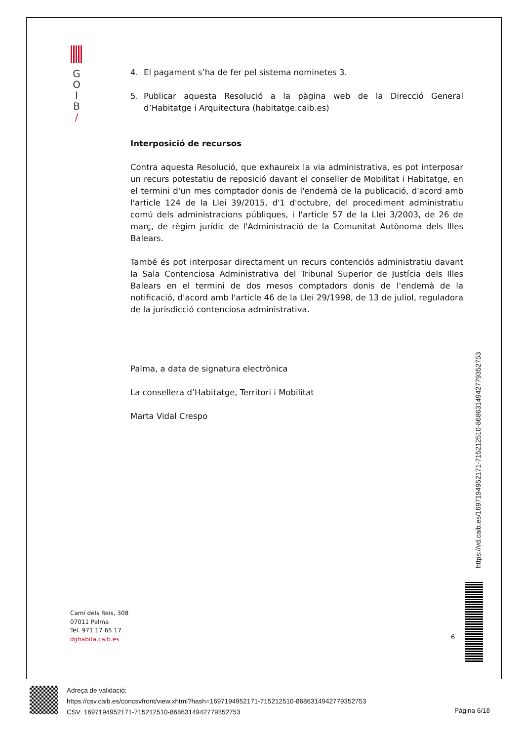G
O
I
B
/
4. El pagament s’ha de fer pel sistema nominetes 3.
5. Publicar aquesta Resolució a la pàgina web de la Direcció General d’Habitatge i Arquitectura (habitatge.caib.es)
Interposició de recursos
Contra aquesta Resolució, que exhaureix la via administrativa, es pot interposar un recurs potestatiu de reposició davant el conseller de Mobilitat i Habitatge, en el termini d'un mes comptador donis de l'endemà de la publicació, d'acord amb l'article 124 de la Llei 39/2015, d'1 d'octubre, del procediment administratiu comú dels administracions públiques, i l'article 57 de la Llei 3/2003, de 26 de març, de règim jurídic de l'Administració de la Comunitat Autònoma dels Illes Balears.
També és pot interposar directament un recurs contenciós administratiu davant la Sala Contenciosa Administrativa del Tribunal Superior de Justícia dels Illes Balears en el termini de dos mesos comptadors donis de l'endemà de la notificació, d'acord amb l'article 46 de la Llei 29/1998, de 13 de juliol, reguladora de la jurisdicció contenciosa administrativa.
Palma, a data de signatura electrònica
La consellera d’Habitatge, Territori i Mobilitat
Marta Vidal Crespo
Camí dels Reis, 308
07011 Palma
Tel. 971 17 65 17
dghabita.caib.es
6
https://vd.caib.es/1697194952171-715212510-8686314942779352753
Adreça de validació:
https://csv.caib.es/concsvfront/view.xhtml?hash=1697194952171-715212510-8686314942779352753
CSV: 1697194952171-715212510-8686314942779352753
Pàgina 6/18